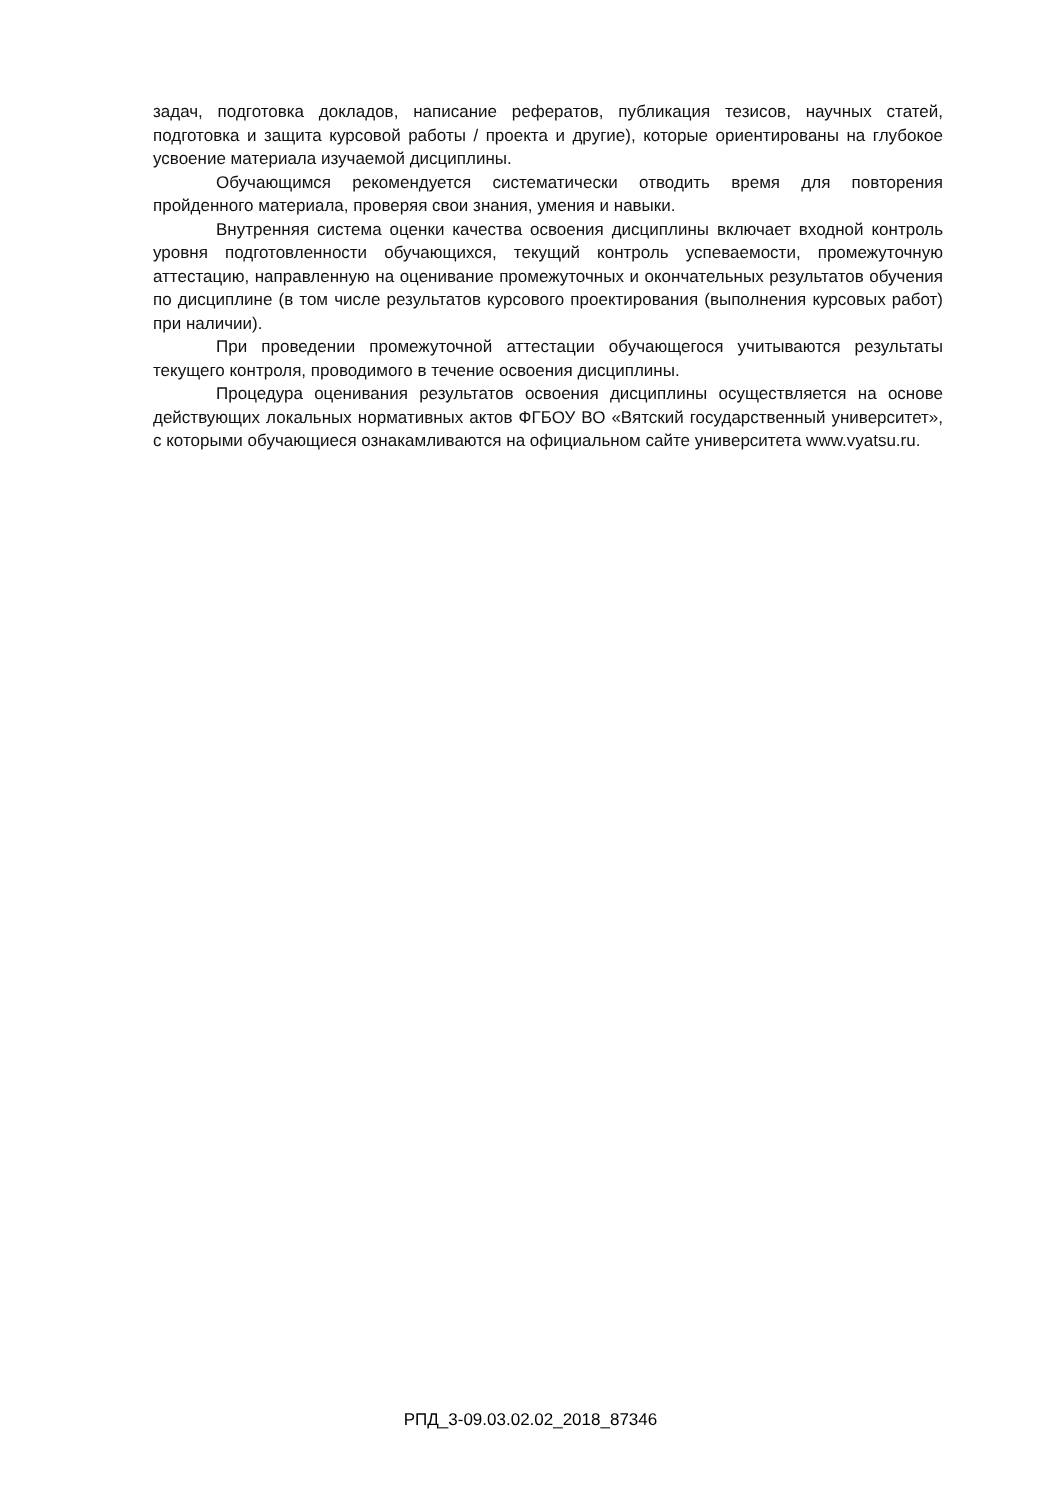задач, подготовка докладов, написание рефератов, публикация тезисов, научных статей, подготовка и защита курсовой работы / проекта и другие), которые ориентированы на глубокое усвоение материала изучаемой дисциплины.
Обучающимся рекомендуется систематически отводить время для повторения пройденного материала, проверяя свои знания, умения и навыки.
Внутренняя система оценки качества освоения дисциплины включает входной контроль уровня подготовленности обучающихся, текущий контроль успеваемости, промежуточную аттестацию, направленную на оценивание промежуточных и окончательных результатов обучения по дисциплине (в том числе результатов курсового проектирования (выполнения курсовых работ) при наличии).
При проведении промежуточной аттестации обучающегося учитываются результаты текущего контроля, проводимого в течение освоения дисциплины.
Процедура оценивания результатов освоения дисциплины осуществляется на основе действующих локальных нормативных актов ФГБОУ ВО «Вятский государственный университет», с которыми обучающиеся ознакамливаются на официальном сайте университета www.vyatsu.ru.
РПД_3-09.03.02.02_2018_87346